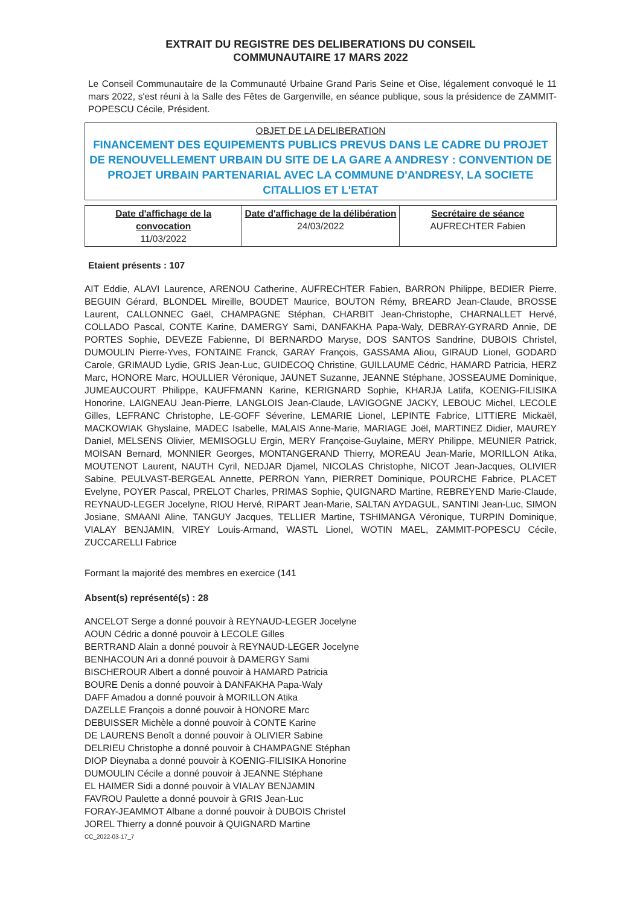EXTRAIT DU REGISTRE DES DELIBERATIONS DU CONSEIL
COMMUNAUTAIRE 17 MARS 2022
Le Conseil Communautaire de la Communauté Urbaine Grand Paris Seine et Oise, légalement convoqué le 11 mars 2022, s'est réuni à la Salle des Fêtes de Gargenville, en séance publique, sous la présidence de ZAMMIT-POPESCU Cécile, Président.
OBJET DE LA DELIBERATION
FINANCEMENT DES EQUIPEMENTS PUBLICS PREVUS DANS LE CADRE DU PROJET DE RENOUVELLEMENT URBAIN DU SITE DE LA GARE A ANDRESY : CONVENTION DE PROJET URBAIN PARTENARIAL AVEC LA COMMUNE D'ANDRESY, LA SOCIETE CITALLIOS ET L'ETAT
| Date d'affichage de la convocation 11/03/2022 | Date d'affichage de la délibération 24/03/2022 | Secrétaire de séance AUFRECHTER Fabien |
Etaient présents : 107
AIT Eddie, ALAVI Laurence, ARENOU Catherine, AUFRECHTER Fabien, BARRON Philippe, BEDIER Pierre, BEGUIN Gérard, BLONDEL Mireille, BOUDET Maurice, BOUTON Rémy, BREARD Jean-Claude, BROSSE Laurent, CALLONNEC Gaël, CHAMPAGNE Stéphan, CHARBIT Jean-Christophe, CHARNALLET Hervé, COLLADO Pascal, CONTE Karine, DAMERGY Sami, DANFAKHA Papa-Waly, DEBRAY-GYRARD Annie, DE PORTES Sophie, DEVEZE Fabienne, DI BERNARDO Maryse, DOS SANTOS Sandrine, DUBOIS Christel, DUMOULIN Pierre-Yves, FONTAINE Franck, GARAY François, GASSAMA Aliou, GIRAUD Lionel, GODARD Carole, GRIMAUD Lydie, GRIS Jean-Luc, GUIDECOQ Christine, GUILLAUME Cédric, HAMARD Patricia, HERZ Marc, HONORE Marc, HOULLIER Véronique, JAUNET Suzanne, JEANNE Stéphane, JOSSEAUME Dominique, JUMEAUCOURT Philippe, KAUFFMANN Karine, KERIGNARD Sophie, KHARJA Latifa, KOENIG-FILISIKA Honorine, LAIGNEAU Jean-Pierre, LANGLOIS Jean-Claude, LAVIGOGNE JACKY, LEBOUC Michel, LECOLE Gilles, LEFRANC Christophe, LE-GOFF Séverine, LEMARIE Lionel, LEPINTE Fabrice, LITTIERE Mickaël, MACKOWIAK Ghyslaine, MADEC Isabelle, MALAIS Anne-Marie, MARIAGE Joël, MARTINEZ Didier, MAUREY Daniel, MELSENS Olivier, MEMISOGLU Ergin, MERY Françoise-Guylaine, MERY Philippe, MEUNIER Patrick, MOISAN Bernard, MONNIER Georges, MONTANGERAND Thierry, MOREAU Jean-Marie, MORILLON Atika, MOUTENOT Laurent, NAUTH Cyril, NEDJAR Djamel, NICOLAS Christophe, NICOT Jean-Jacques, OLIVIER Sabine, PEULVAST-BERGEAL Annette, PERRON Yann, PIERRET Dominique, POURCHE Fabrice, PLACET Evelyne, POYER Pascal, PRELOT Charles, PRIMAS Sophie, QUIGNARD Martine, REBREYEND Marie-Claude, REYNAUD-LEGER Jocelyne, RIOU Hervé, RIPART Jean-Marie, SALTAN AYDAGUL, SANTINI Jean-Luc, SIMON Josiane, SMAANI Aline, TANGUY Jacques, TELLIER Martine, TSHIMANGA Véronique, TURPIN Dominique, VIALAY BENJAMIN, VIREY Louis-Armand, WASTL Lionel, WOTIN MAEL, ZAMMIT-POPESCU Cécile, ZUCCARELLI Fabrice
Formant la majorité des membres en exercice (141
Absent(s) représenté(s) : 28
ANCELOT Serge a donné pouvoir à REYNAUD-LEGER Jocelyne
AOUN Cédric a donné pouvoir à LECOLE Gilles
BERTRAND Alain a donné pouvoir à REYNAUD-LEGER Jocelyne
BENHACOUN Ari a donné pouvoir à DAMERGY Sami
BISCHEROUR Albert a donné pouvoir à HAMARD Patricia
BOURE Denis a donné pouvoir à DANFAKHA Papa-Waly
DAFF Amadou a donné pouvoir à MORILLON Atika
DAZELLE François a donné pouvoir à HONORE Marc
DEBUISSER Michèle a donné pouvoir à CONTE Karine
DE LAURENS Benoît a donné pouvoir à OLIVIER Sabine
DELRIEU Christophe a donné pouvoir à CHAMPAGNE Stéphan
DIOP Dieynaba a donné pouvoir à KOENIG-FILISIKA Honorine
DUMOULIN Cécile a donné pouvoir à JEANNE Stéphane
EL HAIMER Sidi a donné pouvoir à VIALAY BENJAMIN
FAVROU Paulette a donné pouvoir à GRIS Jean-Luc
FORAY-JEAMMOT Albane a donné pouvoir à DUBOIS Christel
JOREL Thierry a donné pouvoir à QUIGNARD Martine
CC_2022-03-17_7